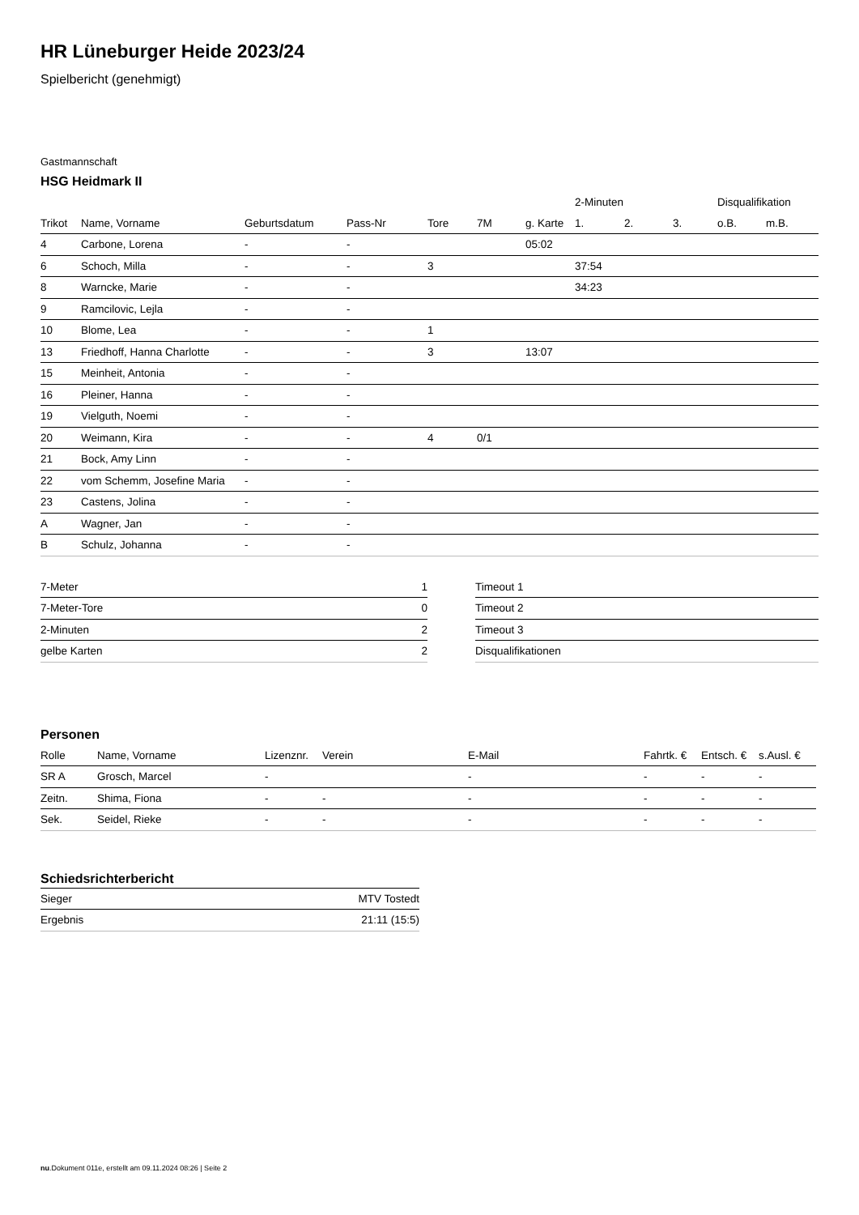HR Lüneburger Heide 2023/24
Spielbericht (genehmigt)
Gastmannschaft
HSG Heidmark II
| | | | | | | | 2-Minuten | | | Disqualifikation | |
| --- | --- | --- | --- | --- | --- | --- | --- | --- | --- | --- | --- |
| Trikot | Name, Vorname | Geburtsdatum | Pass-Nr | Tore | 7M | g. Karte | 1. | 2. | 3. | o.B. | m.B. |
| 4 | Carbone, Lorena | - | - | | | 05:02 | | | | | |
| 6 | Schoch, Milla | - | - | 3 | | | 37:54 | | | | |
| 8 | Warncke, Marie | - | - | | | | 34:23 | | | | |
| 9 | Ramcilovic, Lejla | - | - | | | | | | | | |
| 10 | Blome, Lea | - | - | 1 | | | | | | | |
| 13 | Friedhoff, Hanna Charlotte | - | - | 3 | | 13:07 | | | | | |
| 15 | Meinheit, Antonia | - | - | | | | | | | | |
| 16 | Pleiner, Hanna | - | - | | | | | | | | |
| 19 | Vielguth, Noemi | - | - | | | | | | | | |
| 20 | Weimann, Kira | - | - | 4 | 0/1 | | | | | | |
| 21 | Bock, Amy Linn | - | - | | | | | | | | |
| 22 | vom Schemm, Josefine Maria | - | - | | | | | | | | |
| 23 | Castens, Jolina | - | - | | | | | | | | |
| A | Wagner, Jan | - | - | | | | | | | | |
| B | Schulz, Johanna | - | - | | | | | | | | |
| 7-Meter | 1 |
| 7-Meter-Tore | 0 |
| 2-Minuten | 2 |
| gelbe Karten | 2 |
| Timeout 1 |
| Timeout 2 |
| Timeout 3 |
| Disqualifikationen |
Personen
| Rolle | Name, Vorname | Lizenznr. | Verein | E-Mail | Fahrtk. € | Entsch. € | s.Ausl. € |
| --- | --- | --- | --- | --- | --- | --- | --- |
| SR A | Grosch, Marcel | - | | - | - | - | - |
| Zeitn. | Shima, Fiona | - | - | - | - | - | - |
| Sek. | Seidel, Rieke | - | - | - | - | - | - |
Schiedsrichterbericht
| Sieger | MTV Tostedt |
| Ergebnis | 21:11 (15:5) |
nu.Dokument 011e, erstellt am 09.11.2024 08:26 | Seite 2